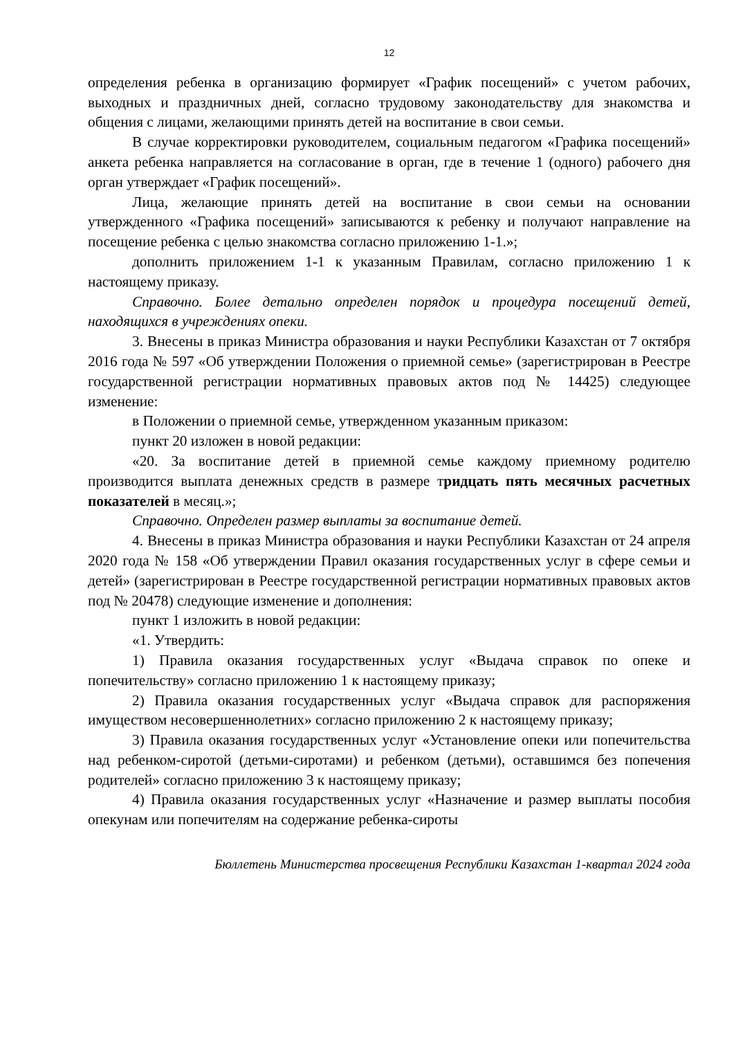12
определения ребенка в организацию формирует «График посещений» с учетом рабочих, выходных и праздничных дней, согласно трудовому законодательству для знакомства и общения с лицами, желающими принять детей на воспитание в свои семьи.
В случае корректировки руководителем, социальным педагогом «Графика посещений» анкета ребенка направляется на согласование в орган, где в течение 1 (одного) рабочего дня орган утверждает «График посещений».
Лица, желающие принять детей на воспитание в свои семьи на основании утвержденного «Графика посещений» записываются к ребенку и получают направление на посещение ребенка с целью знакомства согласно приложению 1-1.»;
дополнить приложением 1-1 к указанным Правилам, согласно приложению 1 к настоящему приказу.
Справочно. Более детально определен порядок и процедура посещений детей, находящихся в учреждениях опеки.
3. Внесены в приказ Министра образования и науки Республики Казахстан от 7 октября 2016 года № 597 «Об утверждении Положения о приемной семье» (зарегистрирован в Реестре государственной регистрации нормативных правовых актов под № 14425) следующее изменение:
в Положении о приемной семье, утвержденном указанным приказом:
пункт 20 изложен в новой редакции:
«20. За воспитание детей в приемной семье каждому приемному родителю производится выплата денежных средств в размере тридцать пять месячных расчетных показателей в месяц.»;
Справочно. Определен размер выплаты за воспитание детей.
4. Внесены в приказ Министра образования и науки Республики Казахстан от 24 апреля 2020 года № 158 «Об утверждении Правил оказания государственных услуг в сфере семьи и детей» (зарегистрирован в Реестре государственной регистрации нормативных правовых актов под № 20478) следующие изменение и дополнения:
пункт 1 изложить в новой редакции:
«1. Утвердить:
1) Правила оказания государственных услуг «Выдача справок по опеке и попечительству» согласно приложению 1 к настоящему приказу;
2) Правила оказания государственных услуг «Выдача справок для распоряжения имуществом несовершеннолетних» согласно приложению 2 к настоящему приказу;
3) Правила оказания государственных услуг «Установление опеки или попечительства над ребенком-сиротой (детьми-сиротами) и ребенком (детьми), оставшимся без попечения родителей» согласно приложению 3 к настоящему приказу;
4) Правила оказания государственных услуг «Назначение и размер выплаты пособия опекунам или попечителям на содержание ребенка-сироты
Бюллетень Министерства просвещения Республики Казахстан 1-квартал 2024 года